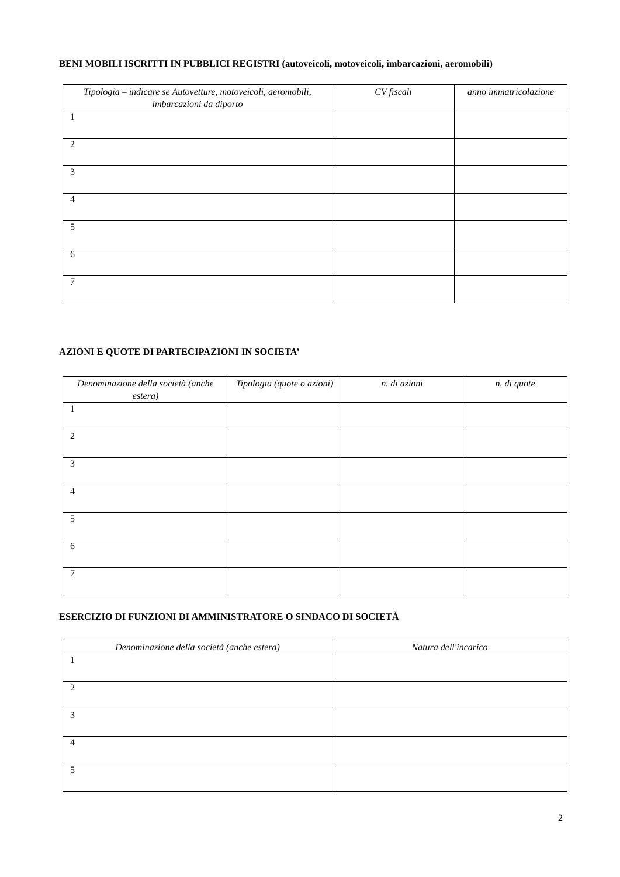BENI MOBILI ISCRITTI IN PUBBLICI REGISTRI (autoveicoli, motoveicoli, imbarcazioni, aeromobili)
| Tipologia – indicare se Autovetture, motoveicoli, aeromobili, imbarcazioni da diporto | CV fiscali | anno immatricolazione |
| --- | --- | --- |
| 1 | | |
| 2 | | |
| 3 | | |
| 4 | | |
| 5 | | |
| 6 | | |
| 7 | | |
AZIONI E QUOTE DI PARTECIPAZIONI IN SOCIETA’
| Denominazione della società (anche estera) | Tipologia (quote o azioni) | n. di azioni | n. di quote |
| --- | --- | --- | --- |
| 1 | | | |
| 2 | | | |
| 3 | | | |
| 4 | | | |
| 5 | | | |
| 6 | | | |
| 7 | | | |
ESERCIZIO DI FUNZIONI DI AMMINISTRATORE O SINDACO DI SOCIETÀ
| Denominazione della società (anche estera) | Natura dell'incarico |
| --- | --- |
| 1 | |
| 2 | |
| 3 | |
| 4 | |
| 5 | |
2